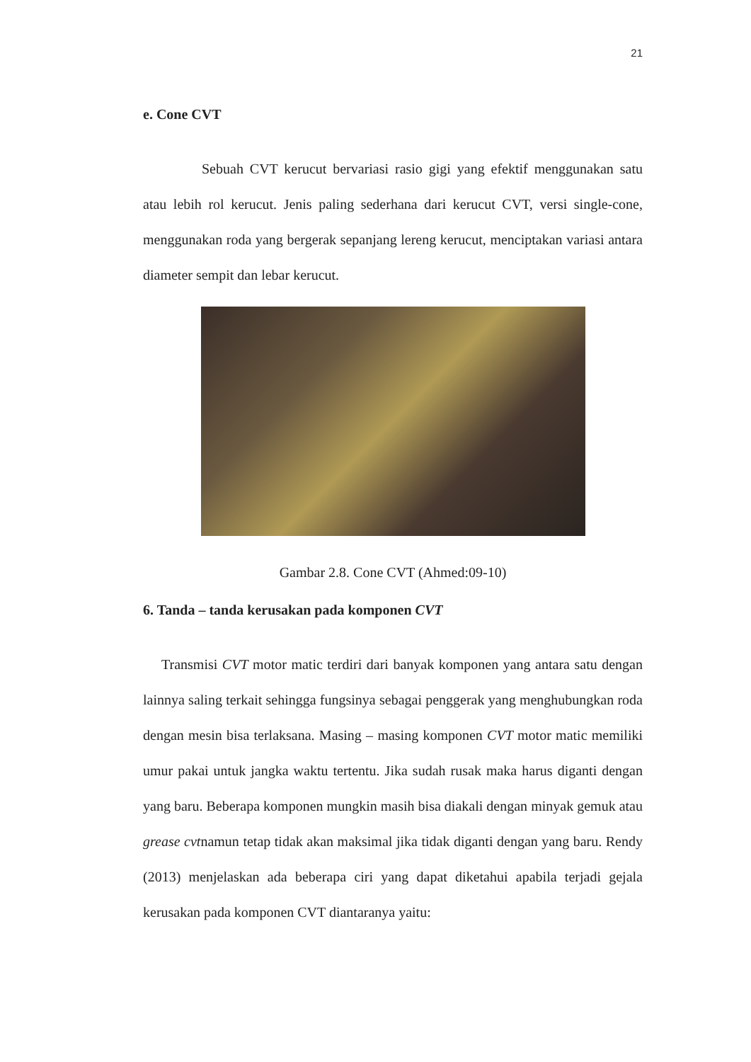21
e. Cone CVT
Sebuah CVT kerucut bervariasi rasio gigi yang efektif menggunakan satu atau lebih rol kerucut. Jenis paling sederhana dari kerucut CVT, versi single-cone, menggunakan roda yang bergerak sepanjang lereng kerucut, menciptakan variasi antara diameter sempit dan lebar kerucut.
Gambar 2.8. Cone CVT (Ahmed:09-10)
6. Tanda – tanda kerusakan pada komponen CVT
Transmisi CVT motor matic terdiri dari banyak komponen yang antara satu dengan lainnya saling terkait sehingga fungsinya sebagai penggerak yang menghubungkan roda dengan mesin bisa terlaksana. Masing – masing komponen CVT motor matic memiliki umur pakai untuk jangka waktu tertentu. Jika sudah rusak maka harus diganti dengan yang baru. Beberapa komponen mungkin masih bisa diakali dengan minyak gemuk atau grease cvtnamun tetap tidak akan maksimal jika tidak diganti dengan yang baru. Rendy (2013) menjelaskan ada beberapa ciri yang dapat diketahui apabila terjadi gejala kerusakan pada komponen CVT diantaranya yaitu: